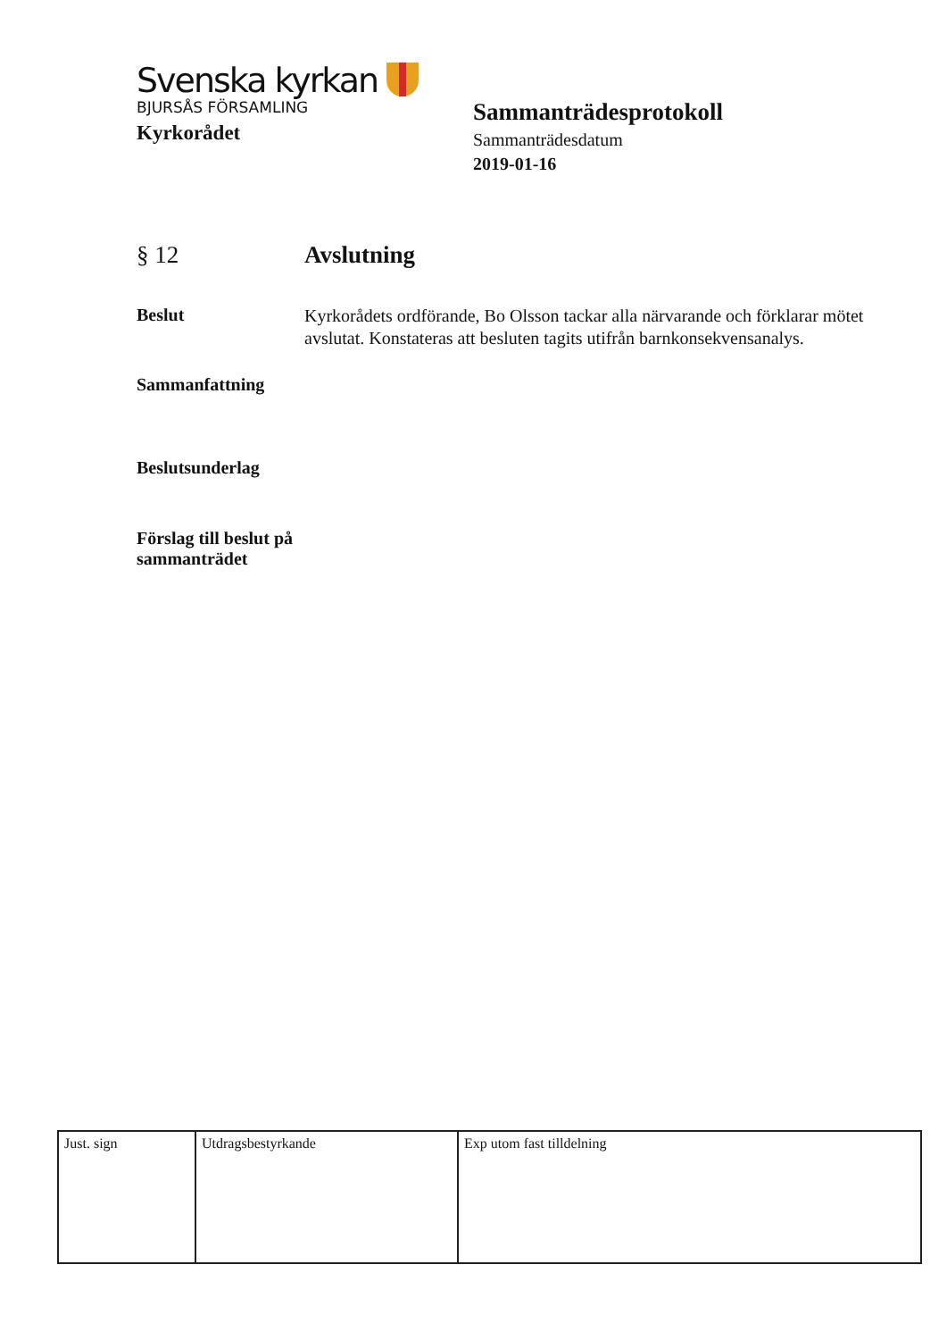Svenska kyrkan
BJURSÅS FÖRSAMLING
Kyrkorådet
Sammanträdesprotokoll
Sammanträdesdatum
2019-01-16
§ 12 Avslutning
Beslut
Kyrkorådets ordförande, Bo Olsson tackar alla närvarande och förklarar mötet avslutat. Konstateras att besluten tagits utifrån barnkonsekvensanalys.
Sammanfattning
Beslutsunderlag
Förslag till beslut på sammanträdet
| Just. sign | Utdragsbestyrkande | Exp utom fast tilldelning |